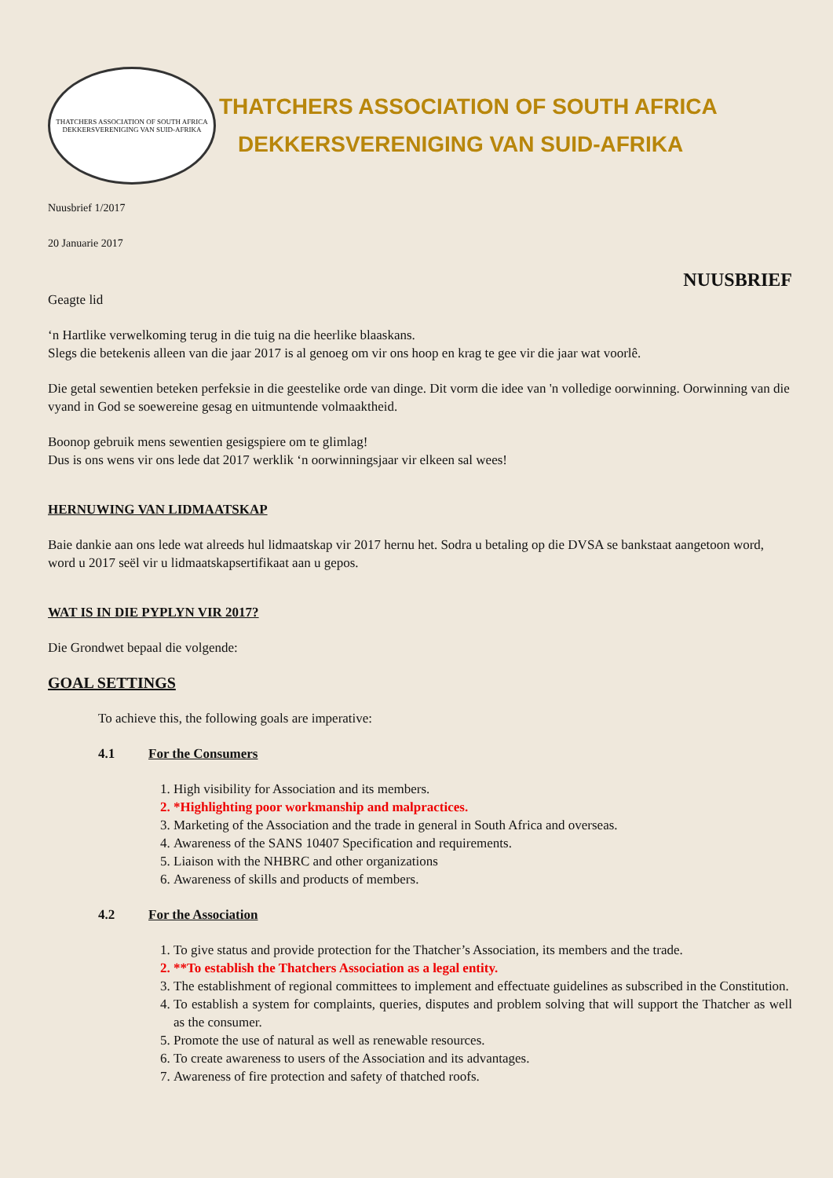THATCHERS ASSOCIATION OF SOUTH AFRICA
DEKKERSVERENIGING VAN SUID-AFRIKA
THATCHERS ASSOCIATION OF SOUTH AFRICA
DEKKERSVERENIGING VAN SUID-AFRIKA
Nuusbrief 1/2017
20 Januarie 2017
NUUSBRIEF
Geagte lid
‘n Hartlike verwelkoming terug in die tuig na die heerlike blaaskans.
Slegs die betekenis alleen van die jaar 2017 is al genoeg om vir ons hoop en krag te gee vir die jaar wat voorlê.
Die getal sewentien beteken perfeksie in die geestelike orde van dinge. Dit vorm die idee van 'n volledige oorwinning. Oorwinning van die vyand in God se soewereine gesag en uitmuntende volmaaktheid.
Boonop gebruik mens sewentien gesigspiere om te glimlag!
Dus is ons wens vir ons lede dat 2017 werklik ‘n oorwinningsjaar vir elkeen sal wees!
HERNUWING VAN LIDMAATSKAP
Baie dankie aan ons lede wat alreeds hul lidmaatskap vir 2017 hernu het. Sodra u betaling op die DVSA se bankstaat aangetoon word, word u 2017 seël vir u lidmaatskapsertifikaat aan u gepos.
WAT IS IN DIE PYPLYN VIR 2017?
Die Grondwet bepaal die volgende:
GOAL SETTINGS
To achieve this, the following goals are imperative:
4.1 For the Consumers
1. High visibility for Association and its members.
2. *Highlighting poor workmanship and malpractices.
3. Marketing of the Association and the trade in general in South Africa and overseas.
4. Awareness of the SANS 10407 Specification and requirements.
5. Liaison with the NHBRC and other organizations
6. Awareness of skills and products of members.
4.2 For the Association
1. To give status and provide protection for the Thatcher’s Association, its members and the trade.
2. **To establish the Thatchers Association as a legal entity.
3. The establishment of regional committees to implement and effectuate guidelines as subscribed in the Constitution.
4. To establish a system for complaints, queries, disputes and problem solving that will support the Thatcher as well as the consumer.
5. Promote the use of natural as well as renewable resources.
6. To create awareness to users of the Association and its advantages.
7. Awareness of fire protection and safety of thatched roofs.